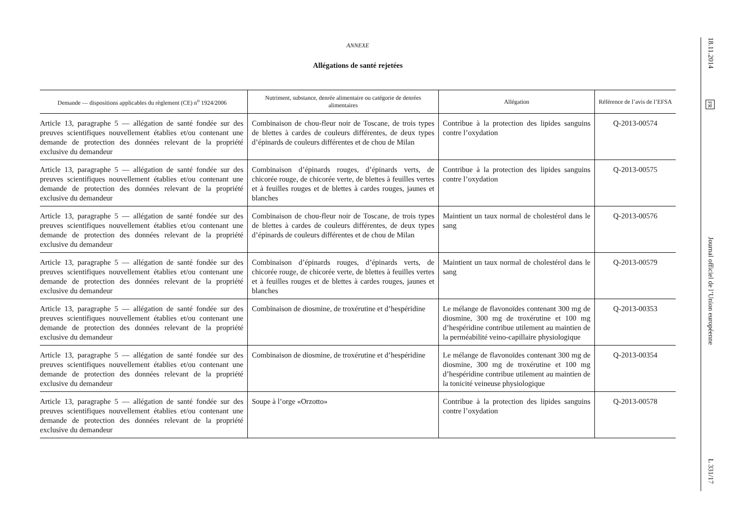ANNEXE
Allégations de santé rejetées
| Demande — dispositions applicables du règlement (CE) n<sup>o</sup> 1924/2006 | Nutriment, substance, denrée alimentaire ou catégorie de denrées alimentaires | Allégation | Référence de l’avis de l’EFSA |
| --- | --- | --- | --- |
| Article 13, paragraphe 5 — allégation de santé fondée sur des preuves scientifiques nouvellement établies et/ou contenant une demande de protection des données relevant de la propriété exclusive du demandeur | Combinaison de chou-fleur noir de Toscane, de trois types de blettes à cardes de couleurs différentes, de deux types d’épinards de couleurs différentes et de chou de Milan | Contribue à la protection des lipides sanguins contre l’oxydation | Q-2013-00574 |
| Article 13, paragraphe 5 — allégation de santé fondée sur des preuves scientifiques nouvellement établies et/ou contenant une demande de protection des données relevant de la propriété exclusive du demandeur | Combinaison d’épinards rouges, d’épinards verts, de chicorée rouge, de chicorée verte, de blettes à feuilles vertes et à feuilles rouges et de blettes à cardes rouges, jaunes et blanches | Contribue à la protection des lipides sanguins contre l’oxydation | Q-2013-00575 |
| Article 13, paragraphe 5 — allégation de santé fondée sur des preuves scientifiques nouvellement établies et/ou contenant une demande de protection des données relevant de la propriété exclusive du demandeur | Combinaison de chou-fleur noir de Toscane, de trois types de blettes à cardes de couleurs différentes, de deux types d’épinards de couleurs différentes et de chou de Milan | Maintient un taux normal de cholestérol dans le sang | Q-2013-00576 |
| Article 13, paragraphe 5 — allégation de santé fondée sur des preuves scientifiques nouvellement établies et/ou contenant une demande de protection des données relevant de la propriété exclusive du demandeur | Combinaison d’épinards rouges, d’épinards verts, de chicorée rouge, de chicorée verte, de blettes à feuilles vertes et à feuilles rouges et de blettes à cardes rouges, jaunes et blanches | Maintient un taux normal de cholestérol dans le sang | Q-2013-00579 |
| Article 13, paragraphe 5 — allégation de santé fondée sur des preuves scientifiques nouvellement établies et/ou contenant une demande de protection des données relevant de la propriété exclusive du demandeur | Combinaison de diosmine, de troxérutine et d’hespéridine | Le mélange de flavonoïdes contenant 300 mg de diosmine, 300 mg de troxérutine et 100 mg d’hespéridine contribue utilement au maintien de la perméabilité veino-capillaire physiologique | Q-2013-00353 |
| Article 13, paragraphe 5 — allégation de santé fondée sur des preuves scientifiques nouvellement établies et/ou contenant une demande de protection des données relevant de la propriété exclusive du demandeur | Combinaison de diosmine, de troxérutine et d’hespéridine | Le mélange de flavonoïdes contenant 300 mg de diosmine, 300 mg de troxérutine et 100 mg d’hespéridine contribue utilement au maintien de la tonicité veineuse physiologique | Q-2013-00354 |
| Article 13, paragraphe 5 — allégation de santé fondée sur des preuves scientifiques nouvellement établies et/ou contenant une demande de protection des données relevant de la propriété exclusive du demandeur | Soupe à l’orge «Orzotto» | Contribue à la protection des lipides sanguins contre l’oxydation | Q-2013-00578 |
18.11.2014
FR
Journal officiel de l’Union européenne
L 331/17